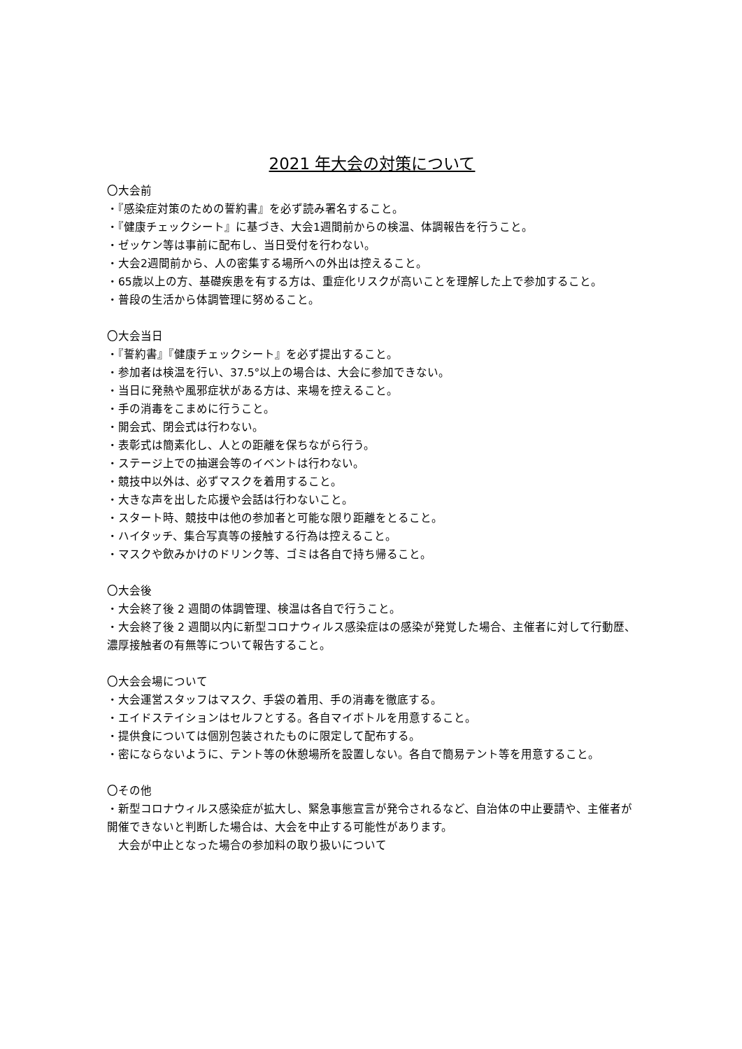2021 年大会の対策について
〇大会前
・『感染症対策のための誓約書』を必ず読み署名すること。
・『健康チェックシート』に基づき、大会1週間前からの検温、体調報告を行うこと。
・ゼッケン等は事前に配布し、当日受付を行わない。
・大会2週間前から、人の密集する場所への外出は控えること。
・65歳以上の方、基礎疾患を有する方は、重症化リスクが高いことを理解した上で参加すること。
・普段の生活から体調管理に努めること。
〇大会当日
・『誓約書』『健康チェックシート』を必ず提出すること。
・参加者は検温を行い、37.5°以上の場合は、大会に参加できない。
・当日に発熱や風邪症状がある方は、来場を控えること。
・手の消毒をこまめに行うこと。
・開会式、閉会式は行わない。
・表彰式は簡素化し、人との距離を保ちながら行う。
・ステージ上での抽選会等のイベントは行わない。
・競技中以外は、必ずマスクを着用すること。
・大きな声を出した応援や会話は行わないこと。
・スタート時、競技中は他の参加者と可能な限り距離をとること。
・ハイタッチ、集合写真等の接触する行為は控えること。
・マスクや飲みかけのドリンク等、ゴミは各自で持ち帰ること。
〇大会後
・大会終了後 2 週間の体調管理、検温は各自で行うこと。
・大会終了後 2 週間以内に新型コロナウィルス感染症はの感染が発覚した場合、主催者に対して行動歴、濃厚接触者の有無等について報告すること。
〇大会会場について
・大会運営スタッフはマスク、手袋の着用、手の消毒を徹底する。
・エイドステイションはセルフとする。各自マイボトルを用意すること。
・提供食については個別包装されたものに限定して配布する。
・密にならないように、テント等の休憩場所を設置しない。各自で簡易テント等を用意すること。
〇その他
・新型コロナウィルス感染症が拡大し、緊急事態宣言が発令されるなど、自治体の中止要請や、主催者が開催できないと判断した場合は、大会を中止する可能性があります。
　大会が中止となった場合の参加料の取り扱いについて